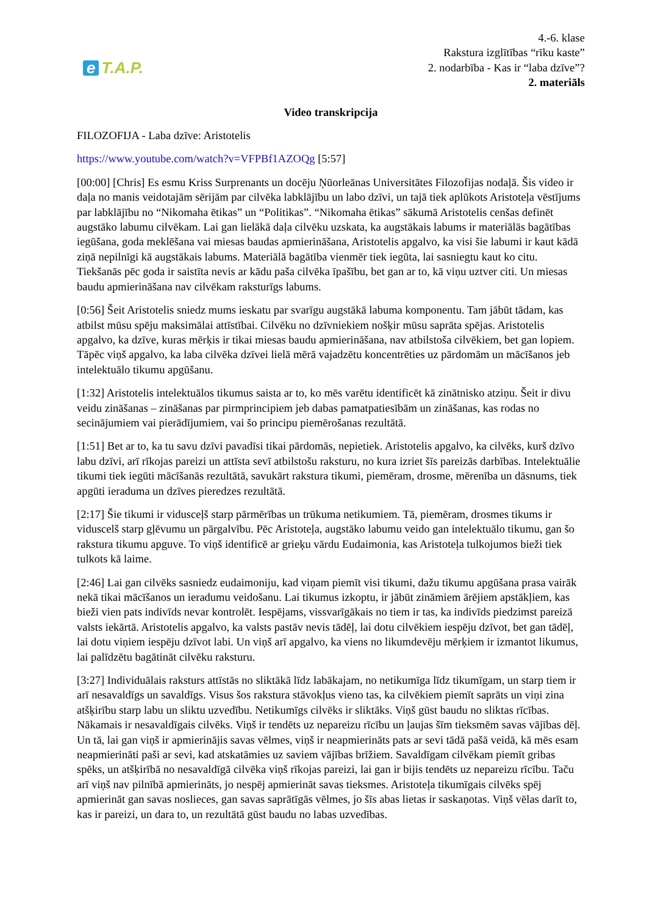e T.A.P.
4.-6. klase
Rakstura izglītības “rīku kaste”
2. nodarbība - Kas ir “laba dzīve”?
2. materiāls
Video transkripcija
FILOZOFIJA - Laba dzīve: Aristotelis
https://www.youtube.com/watch?v=VFPBf1AZOQg [5:57]
[00:00] [Chris] Es esmu Kriss Surprenants un docēju Ņūorleānas Universitātes Filozofijas nodaļā. Šis video ir daļa no manis veidotajām sērijām par cilvēka labklājību un labo dzīvi, un tajā tiek aplūkots Aristoteļa vēstījums par labklājību no “Nikomaha ētikas” un “Politikas”. “Nikomaha ētikas” sākumā Aristotelis cenšas definēt augstāko labumu cilvēkam. Lai gan lielākā daļa cilvēku uzskata, ka augstākais labums ir materiālās bagātības iegūšana, goda meklēšana vai miesas baudas apmierināšana, Aristotelis apgalvo, ka visi šie labumi ir kaut kādā ziņā nepilnīgi kā augstākais labums. Materiālā bagātība vienmēr tiek iegūta, lai sasniegtu kaut ko citu. Tiekšanās pēc goda ir saistīta nevis ar kādu paša cilvēka īpašību, bet gan ar to, kā viņu uztver citi. Un miesas baudu apmierināšana nav cilvēkam raksturīgs labums.
[0:56] Šeit Aristotelis sniedz mums ieskatu par svarīgu augstākā labuma komponentu. Tam jābūt tādam, kas atbilst mūsu spēju maksimālai attīstībai. Cilvēku no dzīvniekiem nošķir mūsu saprāta spējas. Aristotelis apgalvo, ka dzīve, kuras mērķis ir tikai miesas baudu apmierināšana, nav atbilstoša cilvēkiem, bet gan lopiem. Tāpēc viņš apgalvo, ka laba cilvēka dzīvei lielā mērā vajadzētu koncentrēties uz pārdomām un mācīšanos jeb intelektuālo tikumu apgūšanu.
[1:32] Aristotelis intelektuālos tikumus saista ar to, ko mēs varētu identificēt kā zinātnisko atziņu. Šeit ir divu veidu zināšanas – zināšanas par pirmprincipiem jeb dabas pamatpatiesībām un zināšanas, kas rodas no secinājumiem vai pierādījumiem, vai šo principu piemērošanas rezultātā.
[1:51] Bet ar to, ka tu savu dzīvi pavadīsi tikai pārdomās, nepietiek. Aristotelis apgalvo, ka cilvēks, kurš dzīvo labu dzīvi, arī rīkojas pareizi un attīsta sevī atbilstošu raksturu, no kura izriet šīs pareizās darbības. Intelektuālie tikumi tiek iegūti mācīšanās rezultātā, savukārt rakstura tikumi, piemēram, drosme, mērenība un dāsnums, tiek apgūti ieraduma un dzīves pieredzes rezultātā.
[2:17] Šie tikumi ir vidusceļš starp pārmērības un trūkuma netikumiem. Tā, piemēram, drosmes tikums ir viduscelš starp gļēvumu un pārgalvību. Pēc Aristoteļa, augstāko labumu veido gan intelektuālo tikumu, gan šo rakstura tikumu apguve. To viņš identificē ar grieķu vārdu Eudaimonia, kas Aristoteļa tulkojumos bieži tiek tulkots kā laime.
[2:46] Lai gan cilvēks sasniedz eudaimoniju, kad viņam piemīt visi tikumi, dažu tikumu apgūšana prasa vairāk nekā tikai mācīšanos un ieradumu veidošanu. Lai tikumus izkoptu, ir jābūt zināmiem ārējiem apstākļiem, kas bieži vien pats indivīds nevar kontrolēt. Iespējams, vissvarīgākais no tiem ir tas, ka indivīds piedzimst pareizā valsts iekārtā. Aristotelis apgalvo, ka valsts pastāv nevis tādēļ, lai dotu cilvēkiem iespēju dzīvot, bet gan tādēļ, lai dotu viņiem iespēju dzīvot labi. Un viņš arī apgalvo, ka viens no likumdevēju mērķiem ir izmantot likumus, lai palīdzētu bagātināt cilvēku raksturu.
[3:27] Individuālais raksturs attīstās no sliktākā līdz labākajam, no netikumīga līdz tikumīgam, un starp tiem ir arī nesavaldīgs un savaldīgs. Visus šos rakstura stāvokļus vieno tas, ka cilvēkiem piemīt saprāts un viņi zina atšķirību starp labu un sliktu uzvedību. Netikumīgs cilvēks ir sliktāks. Viņš gūst baudu no sliktas rīcības. Nākamais ir nesavaldīgais cilvēks. Viņš ir tendēts uz nepareizu rīcību un ļaujas šīm tieksmēm savas vājības dēļ. Un tā, lai gan viņš ir apmierinājis savas vēlmes, viņš ir neapmierināts pats ar sevi tādā pašā veidā, kā mēs esam neapmierināti paši ar sevi, kad atskatāmies uz saviem vājības brīžiem. Savaldīgam cilvēkam piemīt gribas spēks, un atšķirībā no nesavaldīgā cilvēka viņš rīkojas pareizi, lai gan ir bijis tendēts uz nepareizu rīcību. Taču arī viņš nav pilnībā apmierināts, jo nespēj apmierināt savas tieksmes. Aristoteļa tikumīgais cilvēks spēj apmierināt gan savas noslieces, gan savas saprātīgās vēlmes, jo šīs abas lietas ir saskaņotas. Viņš vēlas darīt to, kas ir pareizi, un dara to, un rezultātā gūst baudu no labas uzvedības.